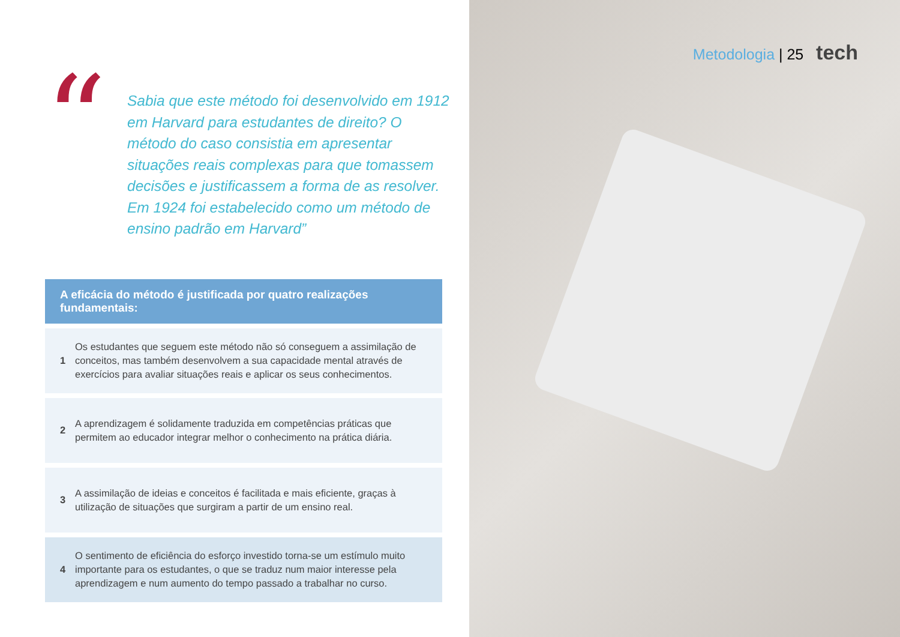“
Sabia que este método foi desenvolvido em 1912 em Harvard para estudantes de direito? O método do caso consistia em apresentar situações reais complexas para que tomassem decisões e justificassem a forma de as resolver. Em 1924 foi estabelecido como um método de ensino padrão em Harvard”
A eficácia do método é justificada por quatro realizações fundamentais:
1
Os estudantes que seguem este método não só conseguem a assimilação de conceitos, mas também desenvolvem a sua capacidade mental através de exercícios para avaliar situações reais e aplicar os seus conhecimentos.
2
A aprendizagem é solidamente traduzida em competências práticas que permitem ao educador integrar melhor o conhecimento na prática diária.
3
A assimilação de ideias e conceitos é facilitada e mais eficiente, graças à utilização de situações que surgiram a partir de um ensino real.
4
O sentimento de eficiência do esforço investido torna-se um estímulo muito importante para os estudantes, o que se traduz num maior interesse pela aprendizagem e num aumento do tempo passado a trabalhar no curso.
Metodologia | 25 tech